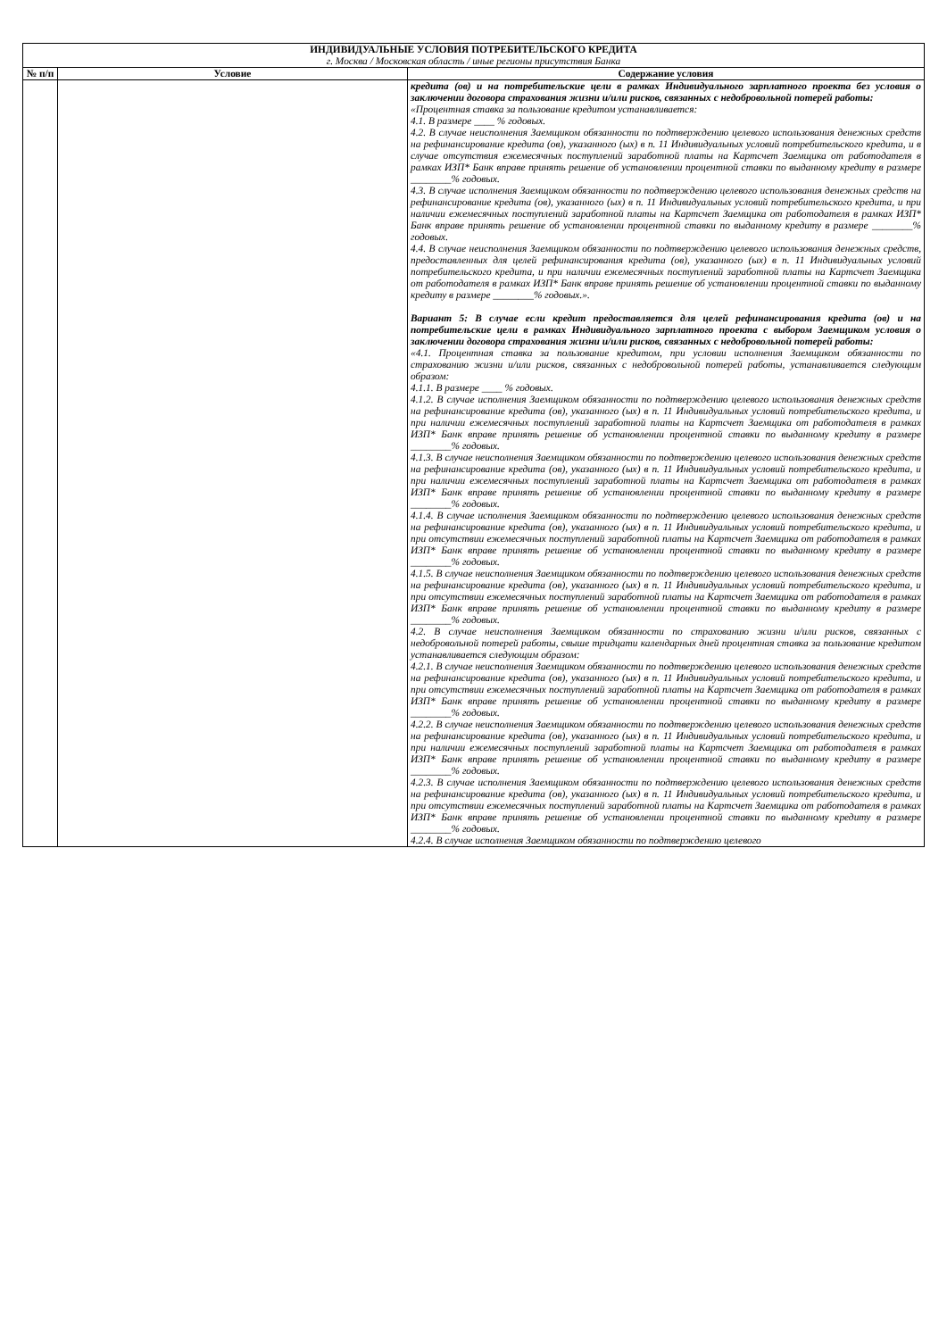| ИНДИВИДУАЛЬНЫЕ УСЛОВИЯ ПОТРЕБИТЕЛЬСКОГО КРЕДИТА г. Москва / Московская область / иные регионы присутствия Банка | | |
| № п/п | Условие | Содержание условия |
| | | кредита (ов) и на потребительские цели в рамках Индивидуального зарплатного проекта без условия о заключении договора страхования жизни и/или рисков, связанных с недобровольной потерей работы: «Процентная ставка за пользование кредитом устанавливается: 4.1. В размере ____ % годовых. 4.2. В случае неисполнения Заемщиком обязанности по подтверждению целевого использования денежных средств на рефинансирование кредита (ов), указанного (ых) в п. 11 Индивидуальных условий потребительского кредита, и в случае отсутствия ежемесячных поступлений заработной платы на Картсчет Заемщика от работодателя в рамках ИЗП* Банк вправе принять решение об установлении процентной ставки по выданному кредиту в размере ________% годовых. 4.3. В случае исполнения Заемщиком обязанности по подтверждению целевого использования денежных средств на рефинансирование кредита (ов), указанного (ых) в п. 11 Индивидуальных условий потребительского кредита, и при наличии ежемесячных поступлений заработной платы на Картсчет Заемщика от работодателя в рамках ИЗП* Банк вправе принять решение об установлении процентной ставки по выданному кредиту в размере ________% годовых. 4.4. В случае неисполнения Заемщиком обязанности по подтверждению целевого использования денежных средств, предоставленных для целей рефинансирования кредита (ов), указанного (ых) в п. 11 Индивидуальных условий потребительского кредита, и при наличии ежемесячных поступлений заработной платы на Картсчет Заемщика от работодателя в рамках ИЗП* Банк вправе принять решение об установлении процентной ставки по выданному кредиту в размере ________% годовых.». Вариант 5: В случае если кредит предоставляется для целей рефинансирования кредита (ов) и на потребительские цели в рамках Индивидуального зарплатного проекта с выбором Заемщиком условия о заключении договора страхования жизни и/или рисков, связанных с недобровольной потерей работы: «4.1. Процентная ставка за пользование кредитом, при условии исполнения Заемщиком обязанности по страхованию жизни и/или рисков, связанных с недобровольной потерей работы, устанавливается следующим образом: 4.1.1. В размере ____ % годовых. 4.1.2. В случае исполнения Заемщиком обязанности по подтверждению целевого использования денежных средств на рефинансирование кредита (ов), указанного (ых) в п. 11 Индивидуальных условий потребительского кредита, и при наличии ежемесячных поступлений заработной платы на Картсчет Заемщика от работодателя в рамках ИЗП* Банк вправе принять решение об установлении процентной ставки по выданному кредиту в размере ________% годовых. 4.1.3. В случае неисполнения Заемщиком обязанности по подтверждению целевого использования денежных средств на рефинансирование кредита (ов), указанного (ых) в п. 11 Индивидуальных условий потребительского кредита, и при наличии ежемесячных поступлений заработной платы на Картсчет Заемщика от работодателя в рамках ИЗП* Банк вправе принять решение об установлении процентной ставки по выданному кредиту в размере ________% годовых. 4.1.4. В случае исполнения Заемщиком обязанности по подтверждению целевого использования денежных средств на рефинансирование кредита (ов), указанного (ых) в п. 11 Индивидуальных условий потребительского кредита, и при отсутствии ежемесячных поступлений заработной платы на Картсчет Заемщика от работодателя в рамках ИЗП* Банк вправе принять решение об установлении процентной ставки по выданному кредиту в размере ________% годовых. 4.1.5. В случае неисполнения Заемщиком обязанности по подтверждению целевого использования денежных средств на рефинансирование кредита (ов), указанного (ых) в п. 11 Индивидуальных условий потребительского кредита, и при отсутствии ежемесячных поступлений заработной платы на Картсчет Заемщика от работодателя в рамках ИЗП* Банк вправе принять решение об установлении процентной ставки по выданному кредиту в размере ________% годовых. 4.2. В случае неисполнения Заемщиком обязанности по страхованию жизни и/или рисков, связанных с недобровольной потерей работы, свыше тридцати календарных дней процентная ставка за пользование кредитом устанавливается следующим образом: 4.2.1. В случае неисполнения Заемщиком обязанности по подтверждению целевого использования денежных средств на рефинансирование кредита (ов), указанного (ых) в п. 11 Индивидуальных условий потребительского кредита, и при отсутствии ежемесячных поступлений заработной платы на Картсчет Заемщика от работодателя в рамках ИЗП* Банк вправе принять решение об установлении процентной ставки по выданному кредиту в размере ________% годовых. 4.2.2. В случае неисполнения Заемщиком обязанности по подтверждению целевого использования денежных средств на рефинансирование кредита (ов), указанного (ых) в п. 11 Индивидуальных условий потребительского кредита, и при наличии ежемесячных поступлений заработной платы на Картсчет Заемщика от работодателя в рамках ИЗП* Банк вправе принять решение об установлении процентной ставки по выданному кредиту в размере ________% годовых. 4.2.3. В случае исполнения Заемщиком обязанности по подтверждению целевого использования денежных средств на рефинансирование кредита (ов), указанного (ых) в п. 11 Индивидуальных условий потребительского кредита, и при отсутствии ежемесячных поступлений заработной платы на Картсчет Заемщика от работодателя в рамках ИЗП* Банк вправе принять решение об установлении процентной ставки по выданному кредиту в размере ________% годовых. 4.2.4. В случае исполнения Заемщиком обязанности по подтверждению целевого |